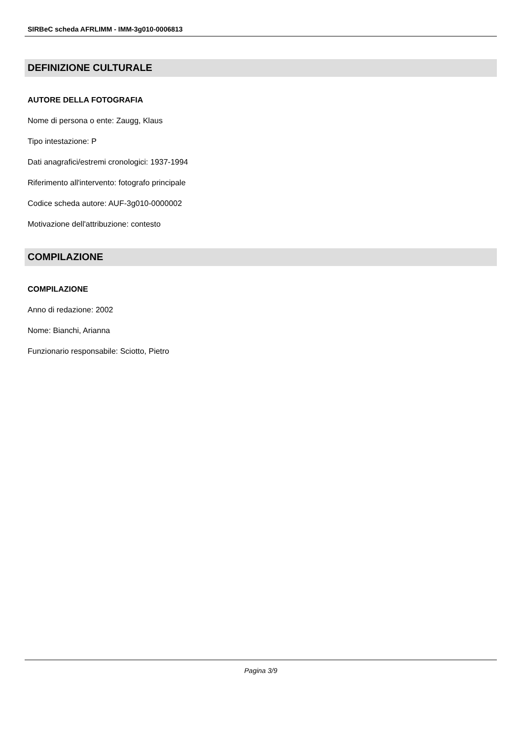SIRBeC scheda AFRLIMM - IMM-3g010-0006813
DEFINIZIONE CULTURALE
AUTORE DELLA FOTOGRAFIA
Nome di persona o ente: Zaugg, Klaus
Tipo intestazione: P
Dati anagrafici/estremi cronologici: 1937-1994
Riferimento all'intervento: fotografo principale
Codice scheda autore: AUF-3g010-0000002
Motivazione dell'attribuzione: contesto
COMPILAZIONE
COMPILAZIONE
Anno di redazione: 2002
Nome: Bianchi, Arianna
Funzionario responsabile: Sciotto, Pietro
Pagina 3/9